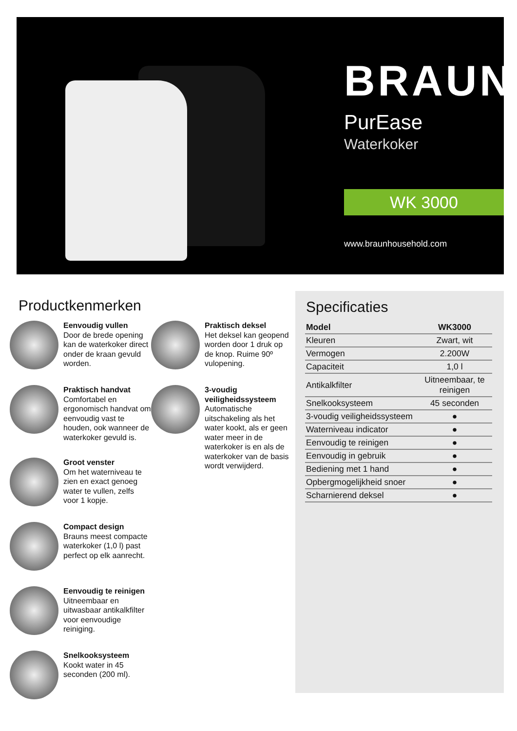BRAUN
PurEase
Waterkoker
WK 3000
www.braunhousehold.com
Productkenmerken
Eenvoudig vullen
Door de brede opening kan de waterkoker direct onder de kraan gevuld worden.
Praktisch handvat
Comfortabel en ergonomisch handvat om eenvoudig vast te houden, ook wanneer de waterkoker gevuld is.
Groot venster
Om het waterniveau te zien en exact genoeg water te vullen, zelfs voor 1 kopje.
Compact design
Brauns meest compacte waterkoker (1,0 l) past perfect op elk aanrecht.
Eenvoudig te reinigen
Uitneembaar en uitwasbaar antikalkfilter voor eenvoudige reiniging.
Snelkooksysteem
Kookt water in 45 seconden (200 ml).
Praktisch deksel
Het deksel kan geopend worden door 1 druk op de knop. Ruime 90º vulopening.
3-voudig veiligheidssysteem
Automatische uitschakeling als het water kookt, als er geen water meer in de waterkoker is en als de waterkoker van de basis wordt verwijderd.
Specificaties
| Model | WK3000 |
| --- | --- |
| Kleuren | Zwart, wit |
| Vermogen | 2.200W |
| Capaciteit | 1,0 l |
| Antikalkfilter | Uitneembaar, te reinigen |
| Snelkooksysteem | 45 seconden |
| 3-voudig veiligheidssysteem | ● |
| Waterniveau indicator | ● |
| Eenvoudig te reinigen | ● |
| Eenvoudig in gebruik | ● |
| Bediening met 1 hand | ● |
| Opbergmogelijkheid snoer | ● |
| Scharnierend deksel | ● |